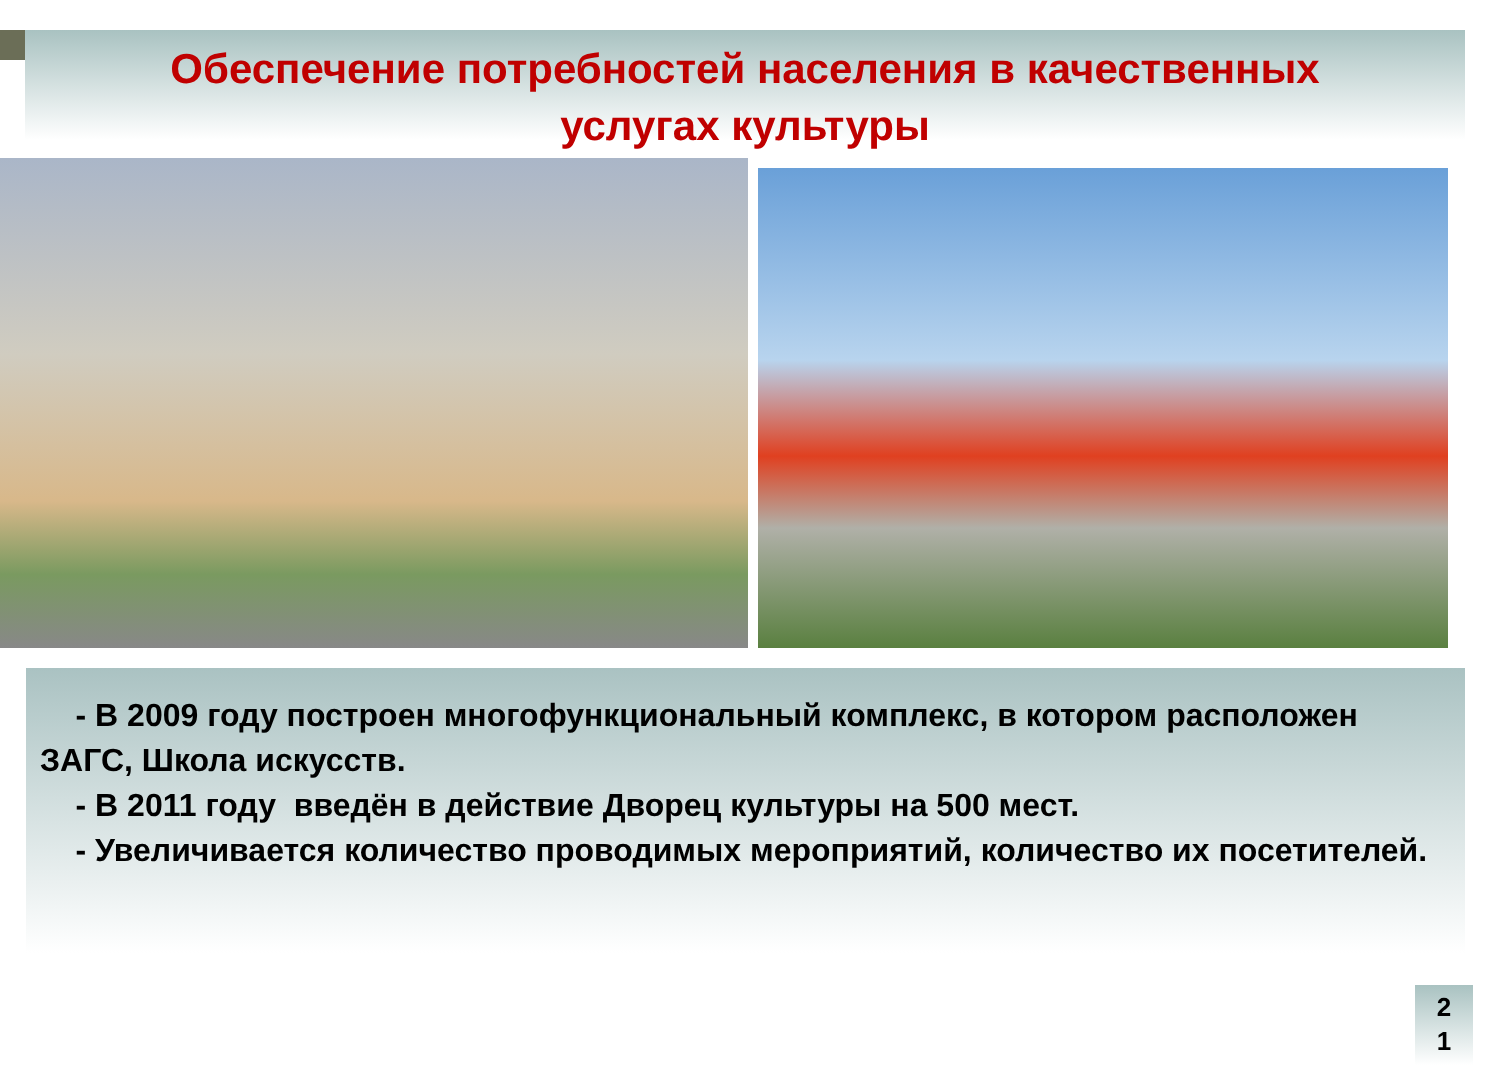Обеспечение потребностей населения в качественных
услугах культуры
- В 2009 году построен многофункциональный комплекс, в котором расположен ЗАГС, Школа искусств.
- В 2011 году введён в действие Дворец культуры на 500 мест.
- Увеличивается количество проводимых мероприятий, количество их посетителей.
2
1